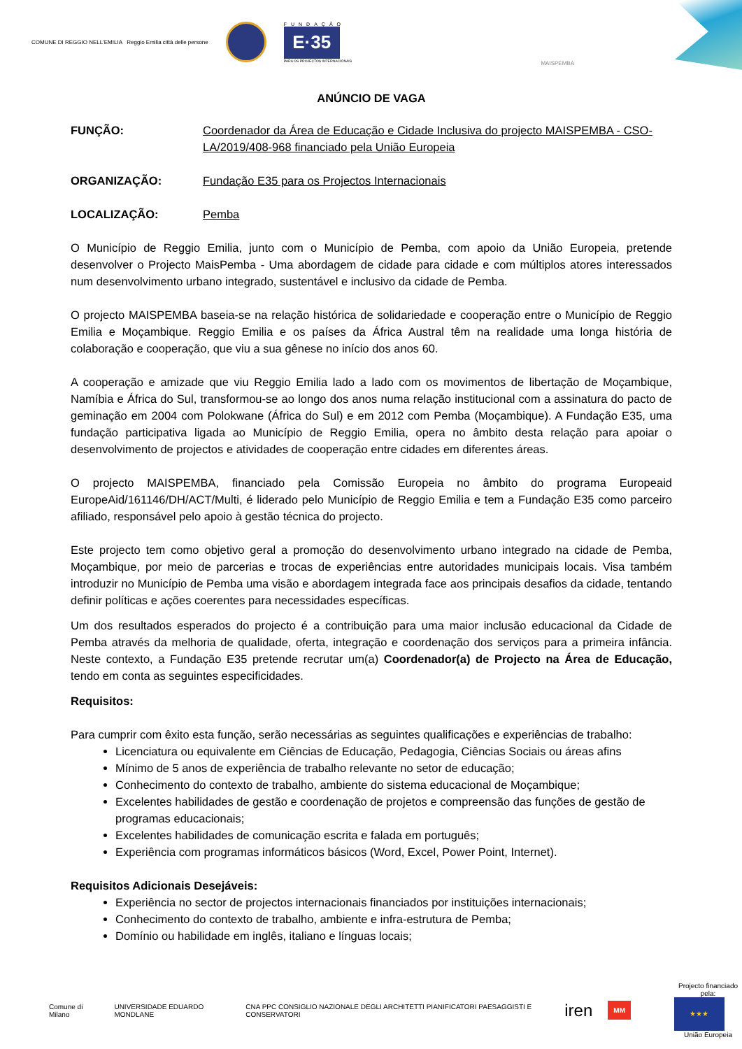COMUNE DI REGGIO NELL'EMILIA Reggio Emilia città delle persone
FUNDAÇÃO
E·35
PARA OS PROJECTOS INTERNACIONAIS
MAISPEMBA
ANÚNCIO DE VAGA
FUNÇÃO: Coordenador da Área de Educação e Cidade Inclusiva do projecto MAISPEMBA - CSO-LA/2019/408-968 financiado pela União Europeia
ORGANIZAÇÃO: Fundação E35 para os Projectos Internacionais
LOCALIZAÇÃO: Pemba
O Município de Reggio Emilia, junto com o Município de Pemba, com apoio da União Europeia, pretende desenvolver o Projecto MaisPemba - Uma abordagem de cidade para cidade e com múltiplos atores interessados num desenvolvimento urbano integrado, sustentável e inclusivo da cidade de Pemba.
O projecto MAISPEMBA baseia-se na relação histórica de solidariedade e cooperação entre o Município de Reggio Emilia e Moçambique. Reggio Emilia e os países da África Austral têm na realidade uma longa história de colaboração e cooperação, que viu a sua gênese no início dos anos 60.
A cooperação e amizade que viu Reggio Emilia lado a lado com os movimentos de libertação de Moçambique, Namíbia e África do Sul, transformou-se ao longo dos anos numa relação institucional com a assinatura do pacto de geminação em 2004 com Polokwane (África do Sul) e em 2012 com Pemba (Moçambique). A Fundação E35, uma fundação participativa ligada ao Município de Reggio Emilia, opera no âmbito desta relação para apoiar o desenvolvimento de projectos e atividades de cooperação entre cidades em diferentes áreas.
O projecto MAISPEMBA, financiado pela Comissão Europeia no âmbito do programa Europeaid EuropeAid/161146/DH/ACT/Multi, é liderado pelo Município de Reggio Emilia e tem a Fundação E35 como parceiro afiliado, responsável pelo apoio à gestão técnica do projecto.
Este projecto tem como objetivo geral a promoção do desenvolvimento urbano integrado na cidade de Pemba, Moçambique, por meio de parcerias e trocas de experiências entre autoridades municipais locais. Visa também introduzir no Município de Pemba uma visão e abordagem integrada face aos principais desafios da cidade, tentando definir políticas e ações coerentes para necessidades específicas.
Um dos resultados esperados do projecto é a contribuição para uma maior inclusão educacional da Cidade de Pemba através da melhoria de qualidade, oferta, integração e coordenação dos serviços para a primeira infância. Neste contexto, a Fundação E35 pretende recrutar um(a) Coordenador(a) de Projecto na Área de Educação, tendo em conta as seguintes especificidades.
Requisitos:
Para cumprir com êxito esta função, serão necessárias as seguintes qualificações e experiências de trabalho:
Licenciatura ou equivalente em Ciências de Educação, Pedagogia, Ciências Sociais ou áreas afins
Mínimo de 5 anos de experiência de trabalho relevante no setor de educação;
Conhecimento do contexto de trabalho, ambiente do sistema educacional de Moçambique;
Excelentes habilidades de gestão e coordenação de projetos e compreensão das funções de gestão de programas educacionais;
Excelentes habilidades de comunicação escrita e falada em português;
Experiência com programas informáticos básicos (Word, Excel, Power Point, Internet).
Requisitos Adicionais Desejáveis:
Experiência no sector de projectos internacionais financiados por instituições internacionais;
Conhecimento do contexto de trabalho, ambiente e infra-estrutura de Pemba;
Domínio ou habilidade em inglês, italiano e línguas locais;
Comune di Milano UNIVERSIDADE EDUARDO MONDLANE
CNA PPC CONSIGLIO NAZIONALE DEGLI ARCHITETTI PIANIFICATORI PAESAGGISTI E CONSERVATORI
iren
MM
Projecto financiado pela:
★★★
União Europeia